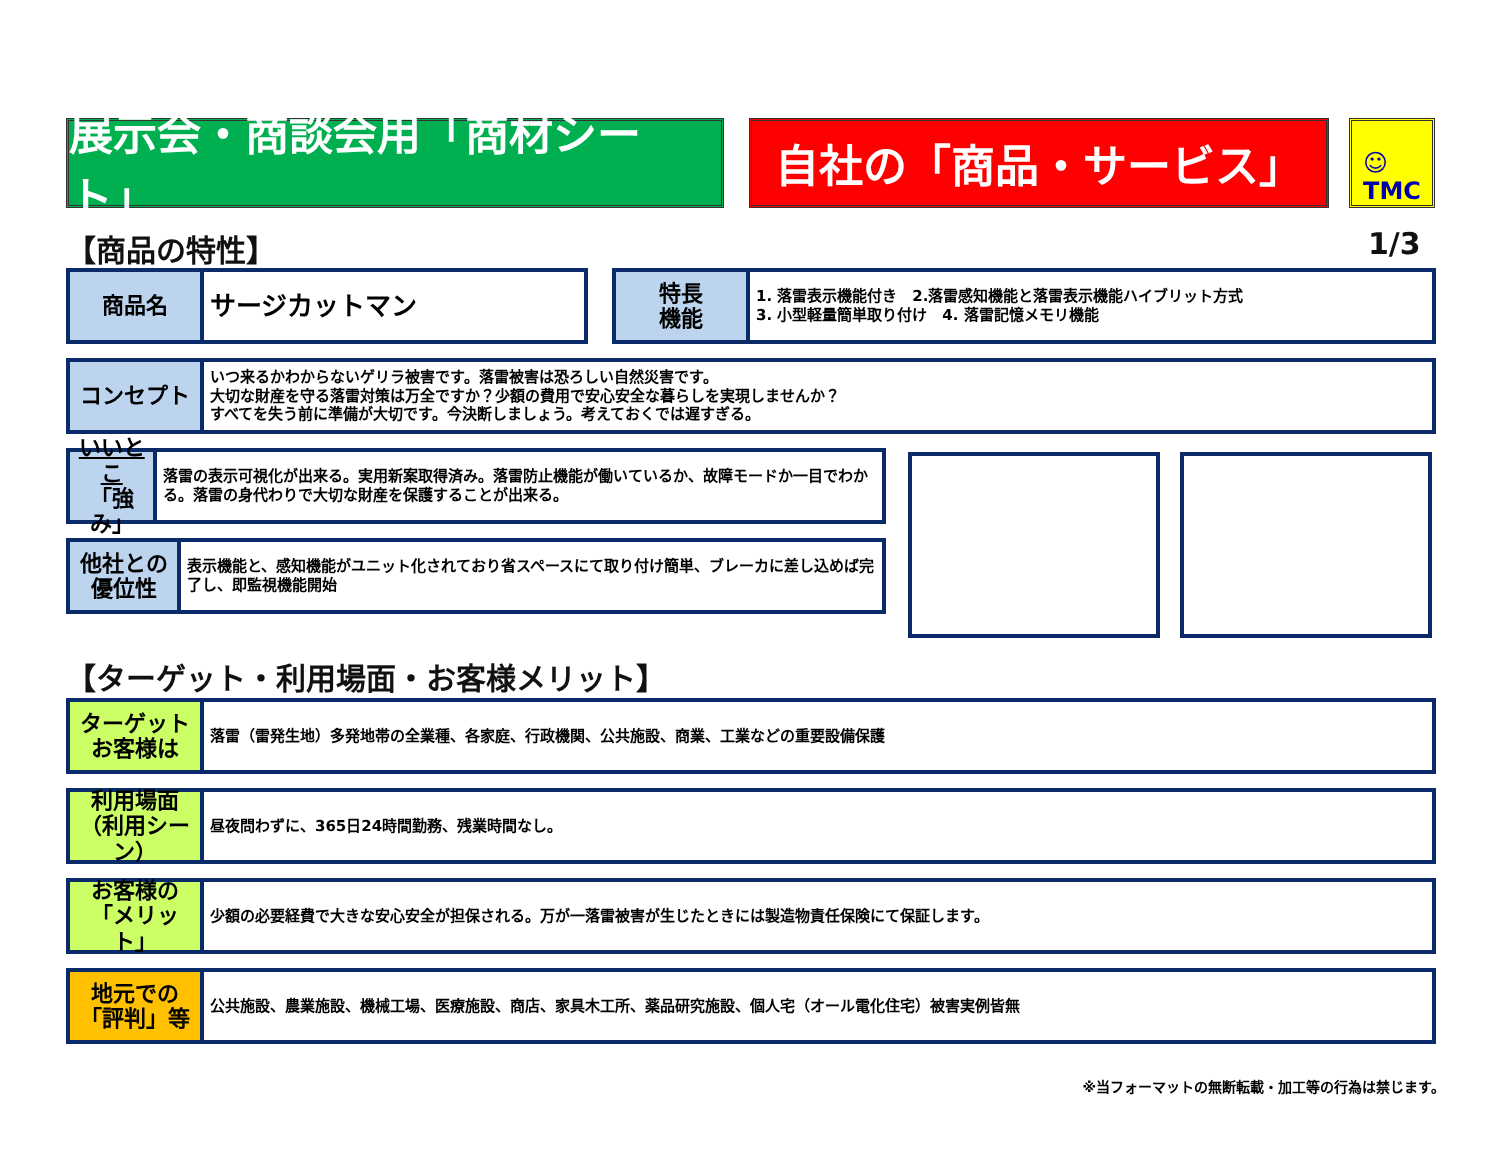展示会・商談会用「商材シート」
自社の「商品・サービス」
☺
TMC
【商品の特性】 1/3
商品名
サージカットマン
特長
機能
1. 落雷表示機能付き　2.落雷感知機能と落雷表示機能ハイブリット方式
3. 小型軽量簡単取り付け　4. 落雷記憶メモリ機能
コンセプト
いつ来るかわからないゲリラ被害です。落雷被害は恐ろしい自然災害です。
大切な財産を守る落雷対策は万全ですか？少額の費用で安心安全な暮らしを実現しませんか？
すべてを失う前に準備が大切です。今決断しましょう。考えておくでは遅すぎる。
いいとこ
「強み」
落雷の表示可視化が出来る。実用新案取得済み。落雷防止機能が働いているか、故障モードか一目でわかる。落雷の身代わりで大切な財産を保護することが出来る。
他社との
優位性
表示機能と、感知機能がユニット化されており省スペースにて取り付け簡単、ブレーカに差し込めば完了し、即監視機能開始
【ターゲット・利用場面・お客様メリット】
ターゲット
お客様は
落雷（雷発生地）多発地帯の全業種、各家庭、行政機関、公共施設、商業、工業などの重要設備保護
利用場面
（利用シーン）
昼夜問わずに、365日24時間勤務、残業時間なし。
お客様の
「メリット」
少額の必要経費で大きな安心安全が担保される。万が一落雷被害が生じたときには製造物責任保険にて保証します。
地元での
「評判」等
公共施設、農業施設、機械工場、医療施設、商店、家具木工所、薬品研究施設、個人宅（オール電化住宅）被害実例皆無
※当フォーマットの無断転載・加工等の行為は禁じます。